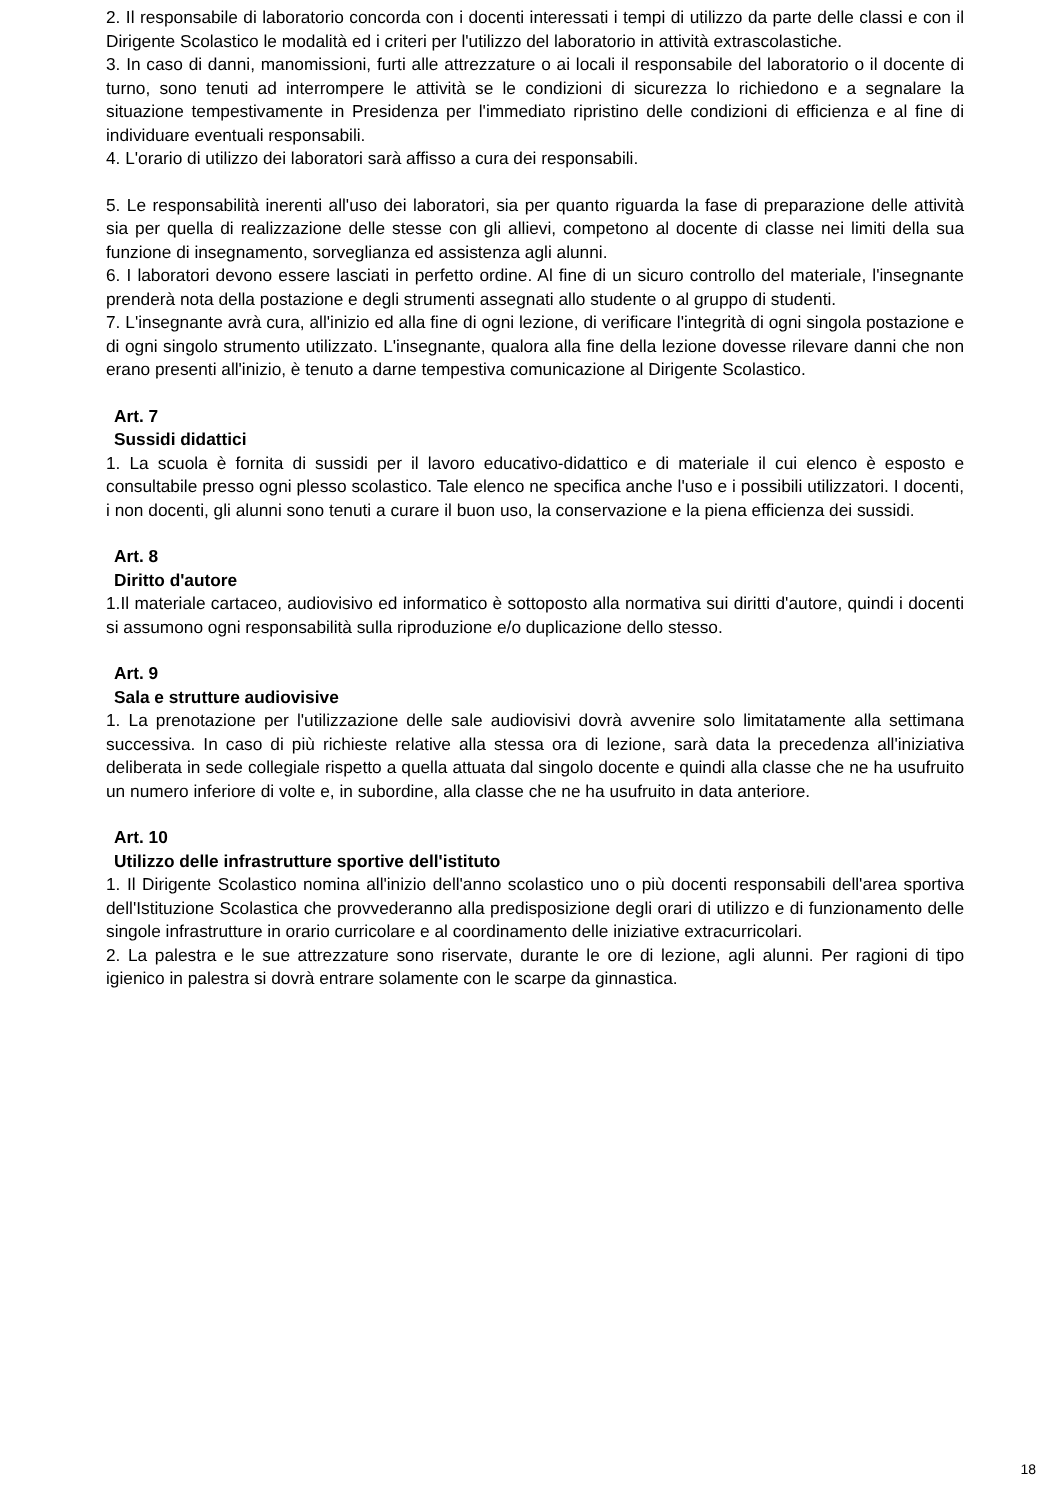2. Il responsabile di laboratorio concorda con i docenti interessati i tempi di utilizzo da parte delle classi e con il Dirigente Scolastico le modalità ed i criteri per l'utilizzo del laboratorio in attività extrascolastiche.
3. In caso di danni, manomissioni, furti alle attrezzature o ai locali il responsabile del laboratorio o il docente di turno, sono tenuti ad interrompere le attività se le condizioni di sicurezza lo richiedono e a segnalare la situazione tempestivamente in Presidenza per l'immediato ripristino delle condizioni di efficienza e al fine di individuare eventuali responsabili.
4. L'orario di utilizzo dei laboratori sarà affisso a cura dei responsabili.
5. Le responsabilità inerenti all'uso dei laboratori, sia per quanto riguarda la fase di preparazione delle attività sia per quella di realizzazione delle stesse con gli allievi, competono al docente di classe nei limiti della sua funzione di insegnamento, sorveglianza ed assistenza agli alunni.
6. I laboratori devono essere lasciati in perfetto ordine. Al fine di un sicuro controllo del materiale, l'insegnante prenderà nota della postazione e degli strumenti assegnati allo studente o al gruppo di studenti.
7. L'insegnante avrà cura, all'inizio ed alla fine di ogni lezione, di verificare l'integrità di ogni singola postazione e di ogni singolo strumento utilizzato. L'insegnante, qualora alla fine della lezione dovesse rilevare danni che non erano presenti all'inizio, è tenuto a darne tempestiva comunicazione al Dirigente Scolastico.
Art. 7
Sussidi didattici
1. La scuola è fornita di sussidi per il lavoro educativo-didattico e di materiale il cui elenco è esposto e consultabile presso ogni plesso scolastico. Tale elenco ne specifica anche l'uso e i possibili utilizzatori. I docenti, i non docenti, gli alunni sono tenuti a curare il buon uso, la conservazione e la piena efficienza dei sussidi.
Art. 8
Diritto d'autore
1.Il materiale cartaceo, audiovisivo ed informatico è sottoposto alla normativa sui diritti d'autore, quindi i docenti si assumono ogni responsabilità sulla riproduzione e/o duplicazione dello stesso.
Art. 9
Sala e strutture audiovisive
1. La prenotazione per l'utilizzazione delle sale audiovisivi dovrà avvenire solo limitatamente alla settimana successiva. In caso di più richieste relative alla stessa ora di lezione, sarà data la precedenza all'iniziativa deliberata in sede collegiale rispetto a quella attuata dal singolo docente e quindi alla classe che ne ha usufruito un numero inferiore di volte e, in subordine, alla classe che ne ha usufruito in data anteriore.
Art. 10
Utilizzo delle infrastrutture sportive dell'istituto
1. Il Dirigente Scolastico nomina all'inizio dell'anno scolastico uno o più docenti responsabili dell'area sportiva dell'Istituzione Scolastica che provvederanno alla predisposizione degli orari di utilizzo e di funzionamento delle singole infrastrutture in orario curricolare e al coordinamento delle iniziative extracurricolari.
2. La palestra e le sue attrezzature sono riservate, durante le ore di lezione, agli alunni. Per ragioni di tipo igienico in palestra si dovrà entrare solamente con le scarpe da ginnastica.
18